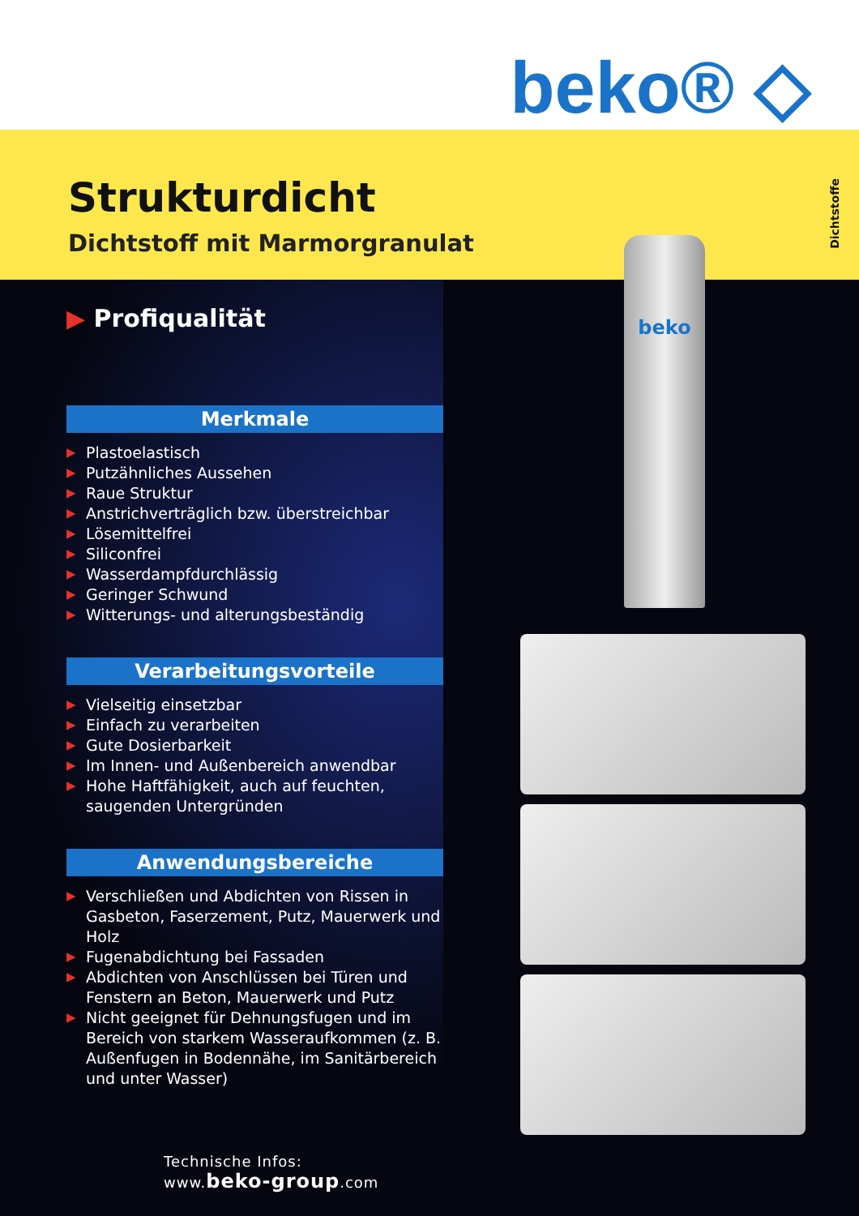beko® ◇
Strukturdicht
Dichtstoff mit Marmorgranulat
Dichtstoffe
beko
▶ Profiqualität
Merkmale
▶ Plastoelastisch
▶ Putzähnliches Aussehen
▶ Raue Struktur
▶ Anstrichverträglich bzw. überstreichbar
▶ Lösemittelfrei
▶ Siliconfrei
▶ Wasserdampfdurchlässig
▶ Geringer Schwund
▶ Witterungs- und alterungsbeständig
Verarbeitungsvorteile
▶ Vielseitig einsetzbar
▶ Einfach zu verarbeiten
▶ Gute Dosierbarkeit
▶ Im Innen- und Außenbereich anwendbar
▶ Hohe Haftfähigkeit, auch auf feuchten, saugenden Untergründen
Anwendungsbereiche
▶ Verschließen und Abdichten von Rissen in Gasbeton, Faserzement, Putz, Mauerwerk und Holz
▶ Fugenabdichtung bei Fassaden
▶ Abdichten von Anschlüssen bei Türen und Fenstern an Beton, Mauerwerk und Putz
▶ Nicht geeignet für Dehnungsfugen und im Bereich von starkem Wasseraufkommen (z. B. Außenfugen in Bodennähe, im Sanitär­bereich und unter Wasser)
Technische Infos:
www.beko-group.com